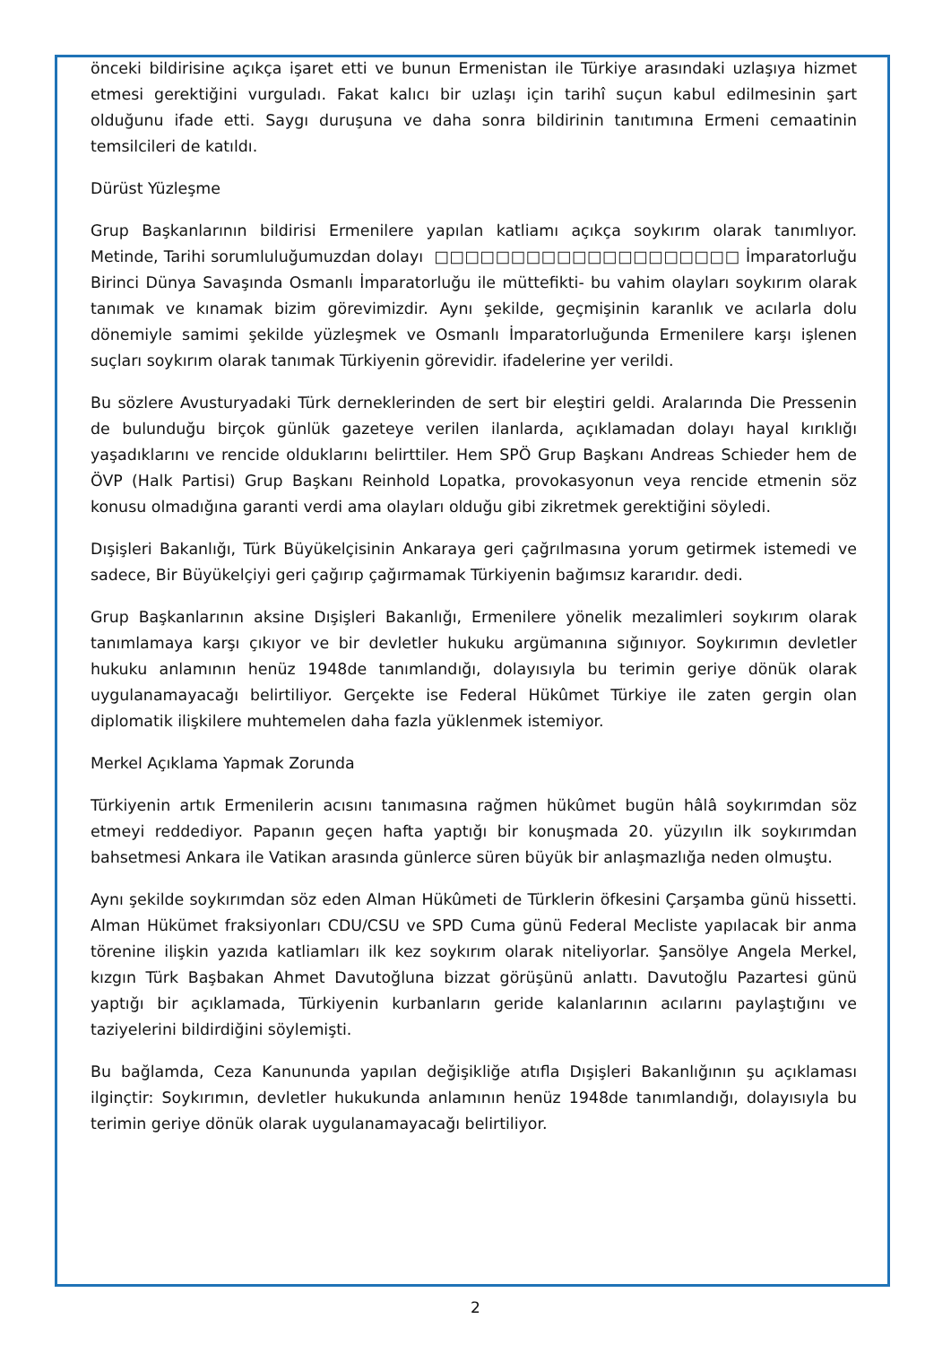önceki bildirisine açıkça işaret etti ve bunun Ermenistan ile Türkiye arasındaki uzlaşıya hizmet etmesi gerektiğini vurguladı. Fakat kalıcı bir uzlaşı için tarihî suçun kabul edilmesinin şart olduğunu ifade etti. Saygı duruşuna ve daha sonra bildirinin tanıtımına Ermeni cemaatinin temsilcileri de katıldı.
Dürüst Yüzleşme
Grup Başkanlarının bildirisi Ermenilere yapılan katliamı açıkça soykırım olarak tanımlıyor. Metinde, Tarihi sorumluluğumuzdan dolayı □□□□□□□□□□□□□□□□□□□□ İmparatorluğu Birinci Dünya Savaşında Osmanlı İmparatorluğu ile müttefikti- bu vahim olayları soykırım olarak tanımak ve kınamak bizim görevimizdir. Aynı şekilde, geçmişinin karanlık ve acılarla dolu dönemiyle samimi şekilde yüzleşmek ve Osmanlı İmparatorluğunda Ermenilere karşı işlenen suçları soykırım olarak tanımak Türkiyenin görevidir. ifadelerine yer verildi.
Bu sözlere Avusturyadaki Türk derneklerinden de sert bir eleştiri geldi. Aralarında Die Pressenin de bulunduğu birçok günlük gazeteye verilen ilanlarda, açıklamadan dolayı hayal kırıklığı yaşadıklarını ve rencide olduklarını belirttiler. Hem SPÖ Grup Başkanı Andreas Schieder hem de ÖVP (Halk Partisi) Grup Başkanı Reinhold Lopatka, provokasyonun veya rencide etmenin söz konusu olmadığına garanti verdi ama olayları olduğu gibi zikretmek gerektiğini söyledi.
Dışişleri Bakanlığı, Türk Büyükelçisinin Ankaraya geri çağrılmasına yorum getirmek istemedi ve sadece, Bir Büyükelçiyi geri çağırıp çağırmamak Türkiyenin bağımsız kararıdır. dedi.
Grup Başkanlarının aksine Dışişleri Bakanlığı, Ermenilere yönelik mezalimleri soykırım olarak tanımlamaya karşı çıkıyor ve bir devletler hukuku argümanına sığınıyor. Soykırımın devletler hukuku anlamının henüz 1948de tanımlandığı, dolayısıyla bu terimin geriye dönük olarak uygulanamayacağı belirtiliyor. Gerçekte ise Federal Hükûmet Türkiye ile zaten gergin olan diplomatik ilişkilere muhtemelen daha fazla yüklenmek istemiyor.
Merkel Açıklama Yapmak Zorunda
Türkiyenin artık Ermenilerin acısını tanımasına rağmen hükûmet bugün hâlâ soykırımdan söz etmeyi reddediyor. Papanın geçen hafta yaptığı bir konuşmada 20. yüzyılın ilk soykırımdan bahsetmesi Ankara ile Vatikan arasında günlerce süren büyük bir anlaşmazlığa neden olmuştu.
Aynı şekilde soykırımdan söz eden Alman Hükûmeti de Türklerin öfkesini Çarşamba günü hissetti. Alman Hükümet fraksiyonları CDU/CSU ve SPD Cuma günü Federal Mecliste yapılacak bir anma törenine ilişkin yazıda katliamları ilk kez soykırım olarak niteliyorlar. Şansölye Angela Merkel, kızgın Türk Başbakan Ahmet Davutoğluna bizzat görüşünü anlattı. Davutoğlu Pazartesi günü yaptığı bir açıklamada, Türkiyenin kurbanların geride kalanlarının acılarını paylaştığını ve taziyelerini bildirdiğini söylemişti.
Bu bağlamda, Ceza Kanununda yapılan değişikliğe atıfla Dışişleri Bakanlığının şu açıklaması ilginçtir: Soykırımın, devletler hukukunda anlamının henüz 1948de tanımlandığı, dolayısıyla bu terimin geriye dönük olarak uygulanamayacağı belirtiliyor.
2